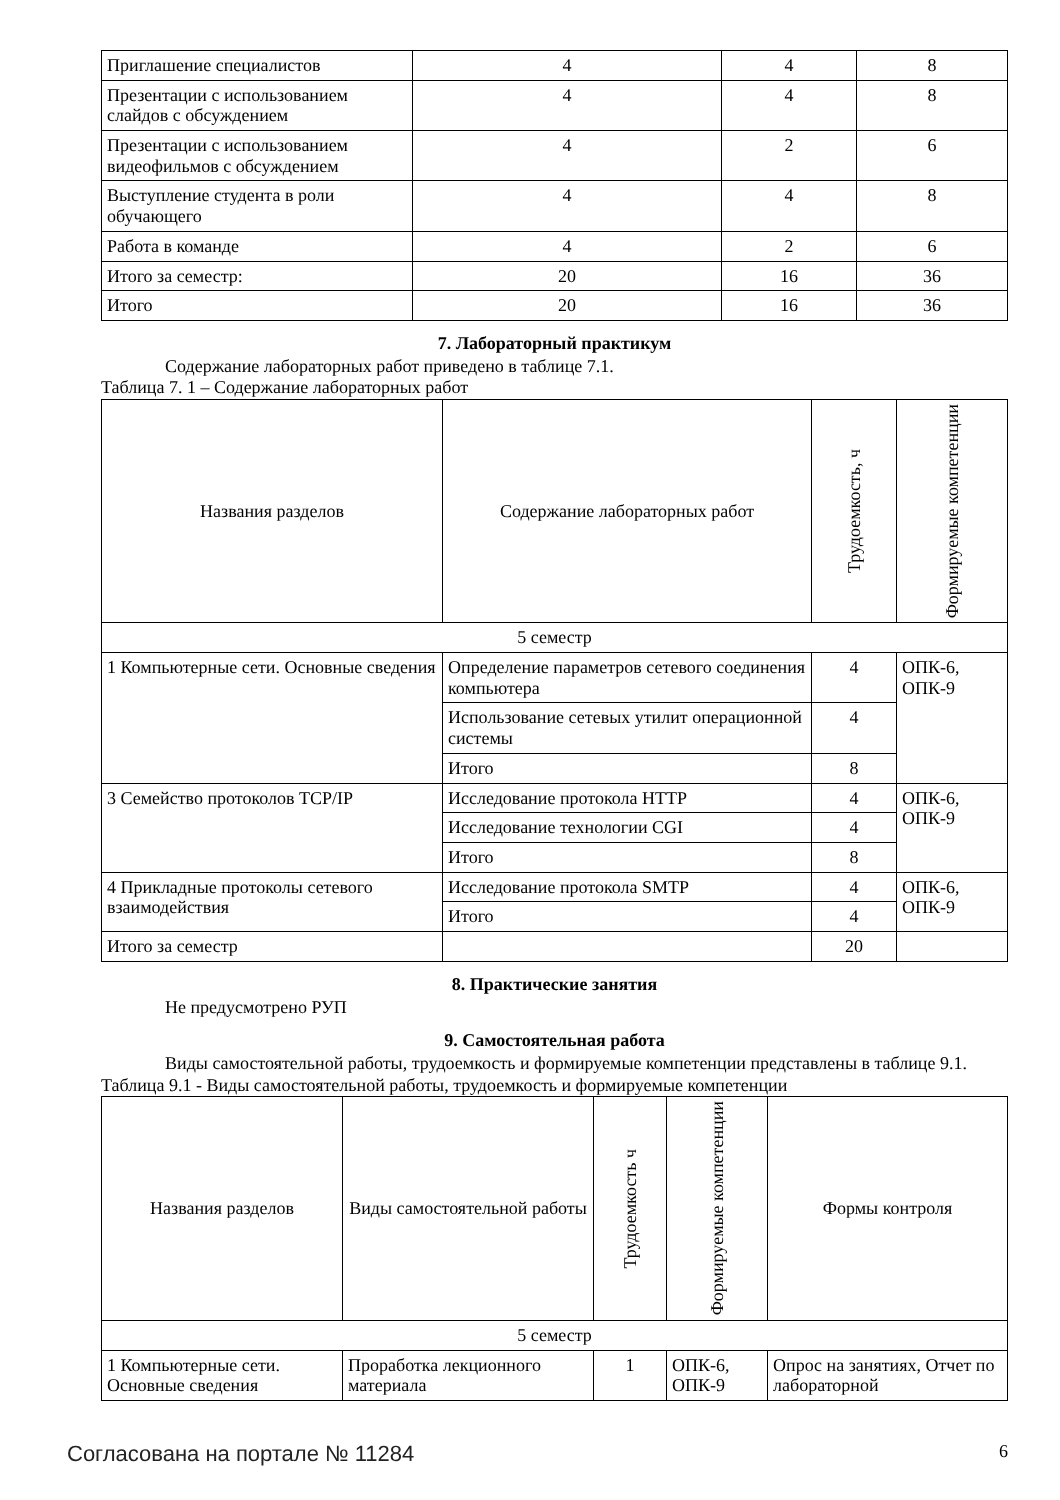| Приглашение специалистов | 4 | 4 | 8 |
| Презентации с использованием слайдов с обсуждением | 4 | 4 | 8 |
| Презентации с использованием видеофильмов с обсуждением | 4 | 2 | 6 |
| Выступление студента в роли обучающего | 4 | 4 | 8 |
| Работа в команде | 4 | 2 | 6 |
| Итого за семестр: | 20 | 16 | 36 |
| Итого | 20 | 16 | 36 |
7. Лабораторный практикум
Содержание лабораторных работ приведено в таблице 7.1.
Таблица 7. 1 – Содержание лабораторных работ
| Названия разделов | Содержание лабораторных работ | Трудоемкость, ч | Формируемые компетенции |
| --- | --- | --- | --- |
| 5 семестр | | | |
| 1 Компьютерные сети. Основные сведения | Определение параметров сетевого соединения компьютера | 4 | ОПК-6, ОПК-9 |
| | Использование сетевых утилит операционной системы | 4 | |
| | Итого | 8 | |
| 3 Семейство протоколов TCP/IP | Исследование протокола HTTP | 4 | ОПК-6, ОПК-9 |
| | Исследование технологии CGI | 4 | |
| | Итого | 8 | |
| 4 Прикладные протоколы сетевого взаимодействия | Исследование протокола SMTP | 4 | ОПК-6, ОПК-9 |
| | Итого | 4 | |
| Итого за семестр | | 20 | |
8. Практические занятия
Не предусмотрено РУП
9. Самостоятельная работа
Виды самостоятельной работы, трудоемкость и формируемые компетенции представлены в таблице 9.1.
Таблица 9.1 - Виды самостоятельной работы, трудоемкость и формируемые компетенции
| Названия разделов | Виды самостоятельной работы | Трудоемкость ч | Формируемые компетенции | Формы контроля |
| --- | --- | --- | --- | --- |
| 5 семестр | | | | |
| 1 Компьютерные сети. Основные сведения | Проработка лекционного материала | 1 | ОПК-6, ОПК-9 | Опрос на занятиях, Отчет по лабораторной |
Согласована на портале № 11284 6